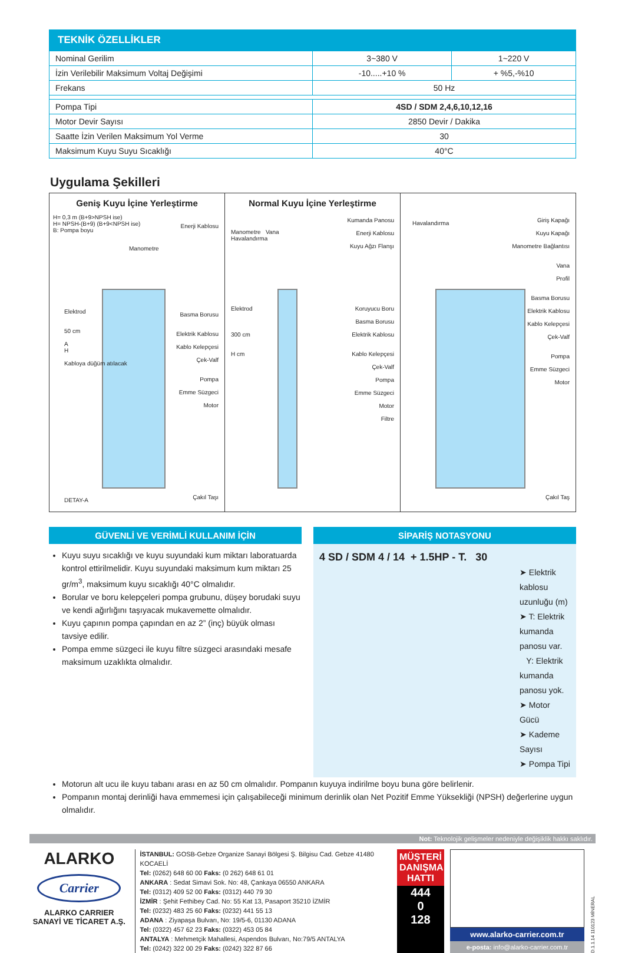TEKNİK ÖZELLİKLER
| Nominal Gerilim | 3~380 V | 1~220 V |
| İzin Verilebilir Maksimum Voltaj Değişimi | -10.....+10 % | + %5,-%10 |
| Frekans | 50 Hz | |
| Pompa Tipi | 4SD / SDM 2,4,6,10,12,16 | |
| Motor Devir Sayısı | 2850 Devir / Dakika | |
| Saatte İzin Verilen Maksimum Yol Verme | 30 | |
| Maksimum Kuyu Suyu Sıcaklığı | 40°C | |
Uygulama Şekilleri
Geniş Kuyu İçine Yerleştirme
H= 0,3 m (B+9>NPSH ise)
H= NPSH-(B+9) (B+9<NPSH ise)
B: Pompa boyu
Enerji Kablosu
Manometre
Elektrod
50 cm
A
H
Kabloya düğüm atılacak
Basma Borusu
Elektrik Kablosu
Kablo Kelepçesi
Çek-Valf
Pompa
Emme Süzgeci
Motor
Çakıl Taşı DETAY-A
Normal Kuyu İçine Yerleştirme
Manometre Vana
Havalandırma
Kumanda Panosu
Enerji Kablosu
Kuyu Ağzı Flanşı
Elektrod
300 cm
H cm
Koruyucu Boru
Basma Borusu
Elektrik Kablosu
Kablo Kelepçesi
Çek-Valf
Pompa
Emme Süzgeci
Motor
Filtre
Havalandırma
Giriş Kapağı
Kuyu Kapağı
Manometre Bağlantısı
Vana
Profil
Basma Borusu
Elektrik Kablosu
Kablo Kelepçesi
Çek-Valf
Pompa
Emme Süzgeci
Motor
Çakıl Taş
GÜVENLİ VE VERİMLİ KULLANIM İÇİN
Kuyu suyu sıcaklığı ve kuyu suyundaki kum miktarı laboratuarda kontrol ettirilmelidir. Kuyu suyundaki maksimum kum miktarı 25 gr/m<sup>3</sup>, maksimum kuyu sıcaklığı 40°C olmalıdır.
Borular ve boru kelepçeleri pompa grubunu, düşey borudaki suyu ve kendi ağırlığını taşıyacak mukavemette olmalıdır.
Kuyu çapının pompa çapından en az 2” (inç) büyük olması tavsiye edilir.
Pompa emme süzgeci ile kuyu filtre süzgeci arasındaki mesafe maksimum uzaklıkta olmalıdır.
SİPARİŞ NOTASYONU
4 SD / SDM 4 / 14 + 1.5HP - T. 30
➤ Elektrik kablosu uzunluğu (m)
➤ T: Elektrik kumanda panosu var.
Y: Elektrik kumanda panosu yok.
➤ Motor Gücü
➤ Kademe Sayısı
➤ Pompa Tipi
Motorun alt ucu ile kuyu tabanı arası en az 50 cm olmalıdır. Pompanın kuyuya indirilme boyu buna göre belirlenir.
Pompanın montaj derinliği hava emmemesi için çalışabileceği minimum derinlik olan Net Pozitif Emme Yüksekliği (NPSH) değerlerine uygun olmalıdır.
Not: Teknolojik gelişmeler nedeniyle değişiklik hakkı saklıdır.
ALARKO
Carrier
ALARKO CARRIER SANAYİ VE TİCARET A.Ş.
İSTANBUL: GOSB-Gebze Organize Sanayi Bölgesi Ş. Bilgisu Cad. Gebze 41480 KOCAELİ
Tel: (0262) 648 60 00 Faks: (0 262) 648 61 01
ANKARA : Sedat Simavi Sok. No: 48, Çankaya 06550 ANKARA
Tel: (0312) 409 52 00 Faks: (0312) 440 79 30
İZMİR : Şehit Fethibey Cad. No: 55 Kat 13, Pasaport 35210 İZMİR
Tel: (0232) 483 25 60 Faks: (0232) 441 55 13
ADANA : Ziyapaşa Bulvarı, No: 19/5-6, 01130 ADANA
Tel: (0322) 457 62 23 Faks: (0322) 453 05 84
ANTALYA : Mehmetçik Mahallesi, Aspendos Bulvarı, No:79/5 ANTALYA
Tel: (0242) 322 00 29 Faks: (0242) 322 87 66
MÜŞTERİ DANIŞMA HATTI
444
0
128
www.alarko-carrier.com.tr
e-posta: info@alarko-carrier.com.tr
D.1.1.14 110123 MİNERAL